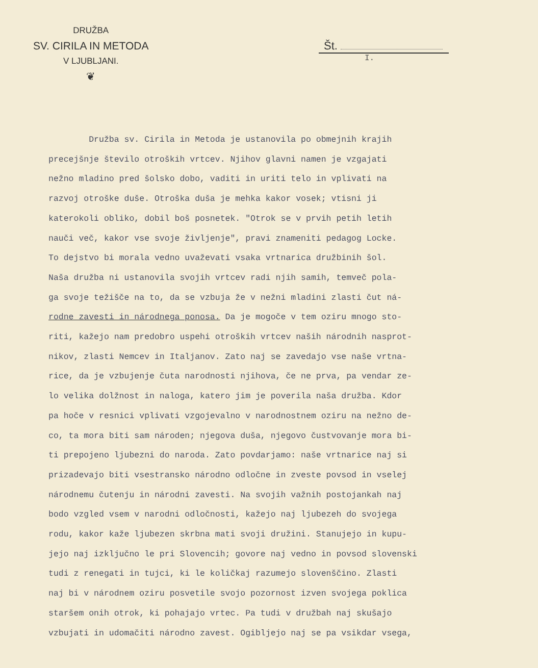DRUŽBA
SV. CIRILA IN METODA
V LJUBLJANI.
❦
Št.
I.
Družba sv. Cirila in Metoda je ustanovila po obmejnih krajih precejšnje število otroških vrtcev. Njihov glavni namen je vzgajati nežno mladino pred šolsko dobo, vaditi in uriti telo in vplivati na razvoj otroške duše. Otroška duša je mehka kakor vosek; vtisni ji katerokoli obliko, dobil boš posnetek. "Otrok se v prvih petih letih nauči več, kakor vse svoje življenje", pravi znameniti pedagog Locke. To dejstvo bi morala vedno uvaževati vsaka vrtnarica družbinih šol. Naša družba ni ustanovila svojih vrtcev radi njih samih, temveč pola- ga svoje težišče na to, da se vzbuja že v nežni mladini zlasti čut ná- rodne zavesti in národnega ponosa. Da je mogoče v tem oziru mnogo sto- riti, kažejo nam predobro uspehi otroških vrtcev naših národnih nasprot- nikov, zlasti Nemcev in Italjanov. Zato naj se zavedajo vse naše vrtna- rice, da je vzbujenje čuta narodnosti njihova, če ne prva, pa vendar ze- lo velika dolžnost in naloga, katero jim je poverila naša družba. Kdor pa hoče v resnici vplivati vzgojevalno v narodnostnem oziru na nežno de- co, ta mora biti sam národen; njegova duša, njegovo čustvovanje mora bi- ti prepojeno ljubezni do naroda. Zato povdarjamo: naše vrtnarice naj si prizadevajo biti vsestransko národno odločne in zveste povsod in vselej národnemu čutenju in národni zavesti. Na svojih važnih postojankah naj bodo vzgled vsem v narodni odločnosti, kažejo naj ljubezeh do svojega rodu, kakor kaže ljubezen skrbna mati svoji družini. Stanujejo in kupu- jejo naj izključno le pri Slovencih; govore naj vedno in povsod slovenski tudi z renegati in tujci, ki le količkaj razumejo slovenščino. Zlasti naj bi v národnem oziru posvetile svojo pozornost izven svojega poklica staršem onih otrok, ki pohajajo vrtec. Pa tudi v družbah naj skušajo vzbujati in udomačiti národno zavest. Ogibljejo naj se pa vsikdar vsega,